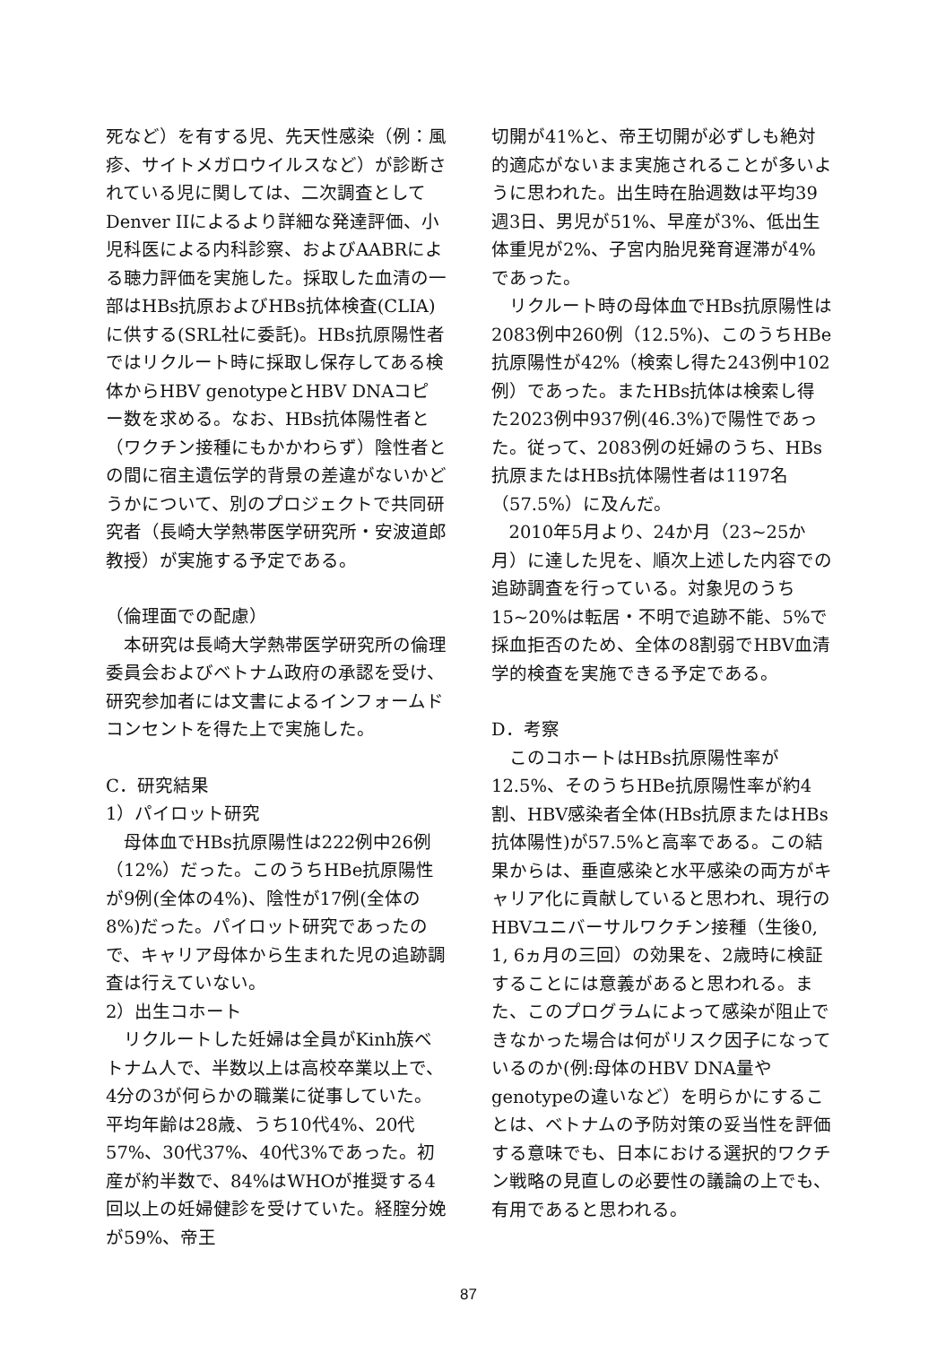死など）を有する児、先天性感染（例：風疹、サイトメガロウイルスなど）が診断されている児に関しては、二次調査としてDenver IIによるより詳細な発達評価、小児科医による内科診察、およびAABRによる聴力評価を実施した。採取した血清の一部はHBs抗原およびHBs抗体検査(CLIA)に供する(SRL社に委託)。HBs抗原陽性者ではリクルート時に採取し保存してある検体からHBV genotypeとHBV DNAコピー数を求める。なお、HBs抗体陽性者と（ワクチン接種にもかかわらず）陰性者との間に宿主遺伝学的背景の差違がないかどうかについて、別のプロジェクトで共同研究者（長崎大学熱帯医学研究所・安波道郎教授）が実施する予定である。
（倫理面での配慮）
本研究は長崎大学熱帯医学研究所の倫理委員会およびベトナム政府の承認を受け、研究参加者には文書によるインフォームドコンセントを得た上で実施した。
C．研究結果
1）パイロット研究
母体血でHBs抗原陽性は222例中26例（12%）だった。このうちHBe抗原陽性が9例(全体の4%)、陰性が17例(全体の8%)だった。パイロット研究であったので、キャリア母体から生まれた児の追跡調査は行えていない。
2）出生コホート
リクルートした妊婦は全員がKinh族ベトナム人で、半数以上は高校卒業以上で、4分の3が何らかの職業に従事していた。平均年齢は28歳、うち10代4%、20代57%、30代37%、40代3%であった。初産が約半数で、84%はWHOが推奨する4回以上の妊婦健診を受けていた。経腟分娩が59%、帝王
切開が41%と、帝王切開が必ずしも絶対的適応がないまま実施されることが多いように思われた。出生時在胎週数は平均39週3日、男児が51%、早産が3%、低出生体重児が2%、子宮内胎児発育遅滞が4%であった。
リクルート時の母体血でHBs抗原陽性は2083例中260例（12.5%)、このうちHBe抗原陽性が42%（検索し得た243例中102例）であった。またHBs抗体は検索し得た2023例中937例(46.3%)で陽性であった。従って、2083例の妊婦のうち、HBs抗原またはHBs抗体陽性者は1197名（57.5%）に及んだ。
2010年5月より、24か月（23~25か月）に達した児を、順次上述した内容での追跡調査を行っている。対象児のうち15~20%は転居・不明で追跡不能、5%で採血拒否のため、全体の8割弱でHBV血清学的検査を実施できる予定である。
D．考察
このコホートはHBs抗原陽性率が12.5%、そのうちHBe抗原陽性率が約4割、HBV感染者全体(HBs抗原またはHBs抗体陽性)が57.5%と高率である。この結果からは、垂直感染と水平感染の両方がキャリア化に貢献していると思われ、現行のHBVユニバーサルワクチン接種（生後0, 1, 6ヵ月の三回）の効果を、2歳時に検証することには意義があると思われる。また、このプログラムによって感染が阻止できなかった場合は何がリスク因子になっているのか(例:母体のHBV DNA量やgenotypeの違いなど）を明らかにすることは、ベトナムの予防対策の妥当性を評価する意味でも、日本における選択的ワクチン戦略の見直しの必要性の議論の上でも、有用であると思われる。
87